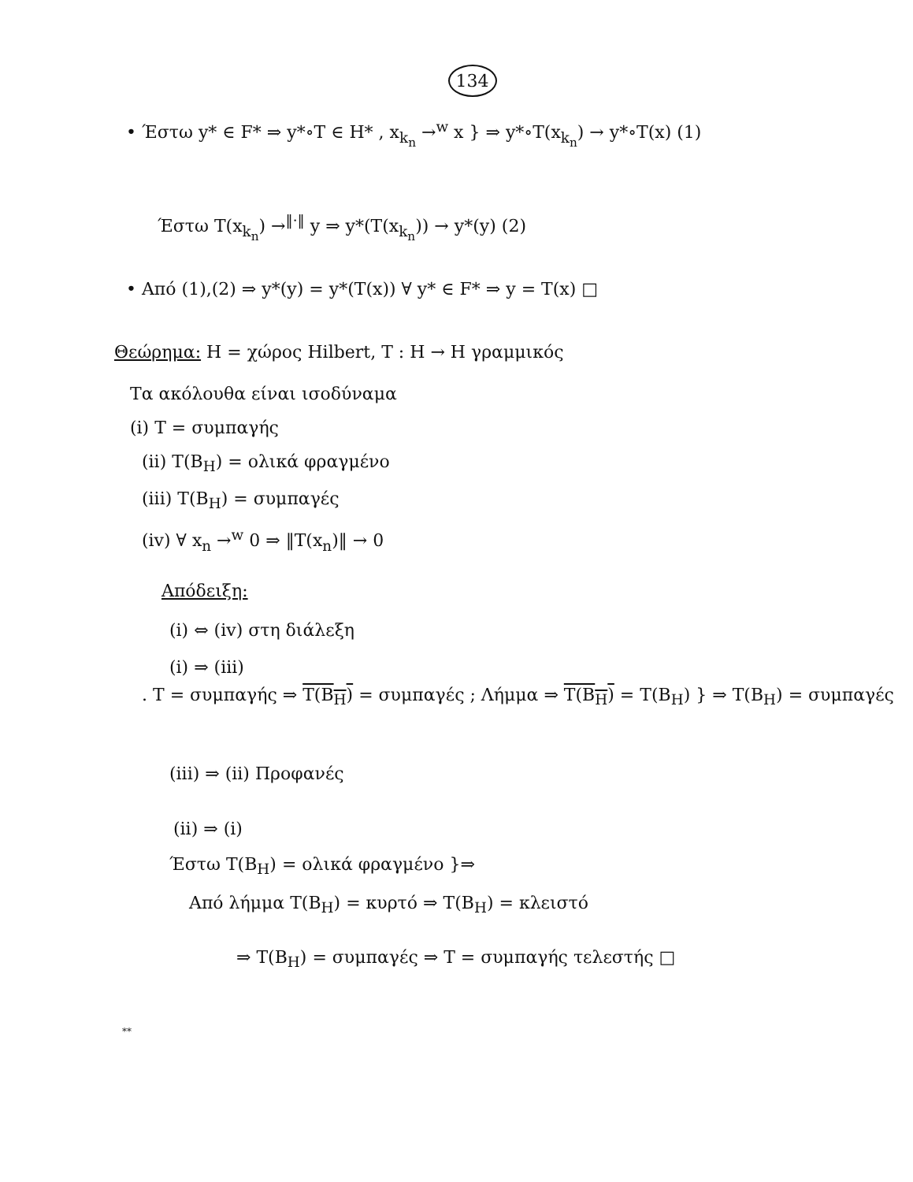134
• Έστω y* ∈ F* ⇒ y*∘T ∈ H* , x<sub>k<sub>n</sub></sub> →<sup>w</sup> x } ⇒ y*∘T(x<sub>k<sub>n</sub></sub>) → y*∘T(x) (1)
Έστω T(x<sub>k<sub>n</sub></sub>) →<sup>‖·‖</sup> y ⇒ y*(T(x<sub>k<sub>n</sub></sub>)) → y*(y) (2)
• Από (1),(2) ⇒ y*(y) = y*(T(x)) ∀ y* ∈ F* ⇒ y = T(x) □
Θεώρημα: H = χώρος Hilbert, T : H → H γραμμικός
Τα ακόλουθα είναι ισοδύναμα
(i) T = συμπαγής
(ii) T(B<sub>H</sub>) = ολικά φραγμένο
(iii) T(B<sub>H</sub>) = συμπαγές
(iv) ∀ x<sub>n</sub> →<sup>w</sup> 0 ⇒ ‖T(x<sub>n</sub>)‖ → 0
Απόδειξη:
(i) ⇔ (iv) στη διάλεξη
(i) ⇒ (iii)
. T = συμπαγής ⇒ T(B<sub>H</sub>) = συμπαγές ; Λήμμα ⇒ T(B<sub>H</sub>) = T(B<sub>H</sub>) } ⇒ T(B<sub>H</sub>) = συμπαγές
(iii) ⇒ (ii) Προφανές
(ii) ⇒ (i)
Έστω T(B<sub>H</sub>) = ολικά φραγμένο }⇒
Από λήμμα T(B<sub>H</sub>) = κυρτό ⇒ T(B<sub>H</sub>) = κλειστό
⇒ T(B<sub>H</sub>) = συμπαγές ⇒ T = συμπαγής τελεστής □
**